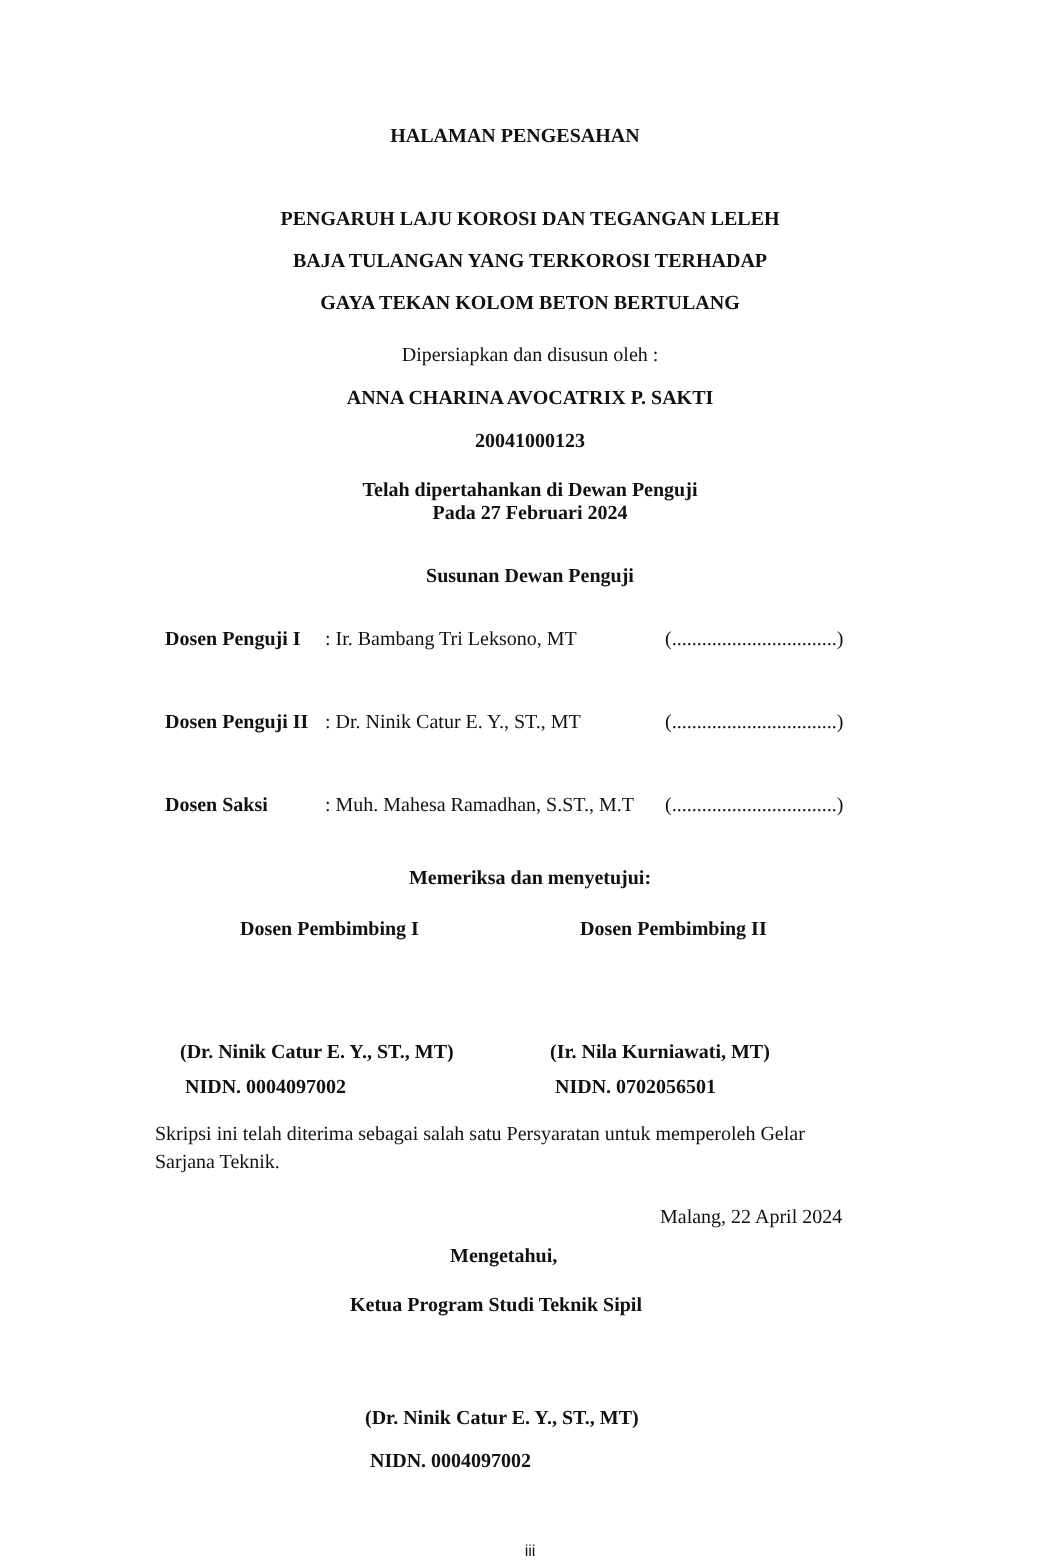HALAMAN PENGESAHAN
PENGARUH LAJU KOROSI DAN TEGANGAN LELEH
BAJA TULANGAN YANG TERKOROSI TERHADAP
GAYA TEKAN KOLOM BETON BERTULANG
Dipersiapkan dan disusun oleh :
ANNA CHARINA AVOCATRIX P. SAKTI
20041000123
Telah dipertahankan di Dewan Penguji
Pada 27 Februari 2024
Susunan Dewan Penguji
Dosen Penguji I: Ir. Bambang Tri Leksono, MT (.................................)
Dosen Penguji II: Dr. Ninik Catur E. Y., ST., MT (.................................)
Dosen Saksi: Muh. Mahesa Ramadhan, S.ST., M.T (.................................)
Memeriksa dan menyetujui:
Dosen Pembimbing I Dosen Pembimbing II
(Dr. Ninik Catur E. Y., ST., MT)
NIDN. 0004097002
(Ir. Nila Kurniawati, MT)
NIDN. 0702056501
Skripsi ini telah diterima sebagai salah satu Persyaratan untuk memperoleh Gelar Sarjana Teknik.
Malang, 22 April 2024
Mengetahui,
Ketua Program Studi Teknik Sipil
(Dr. Ninik Catur E. Y., ST., MT)
NIDN. 0004097002
iii